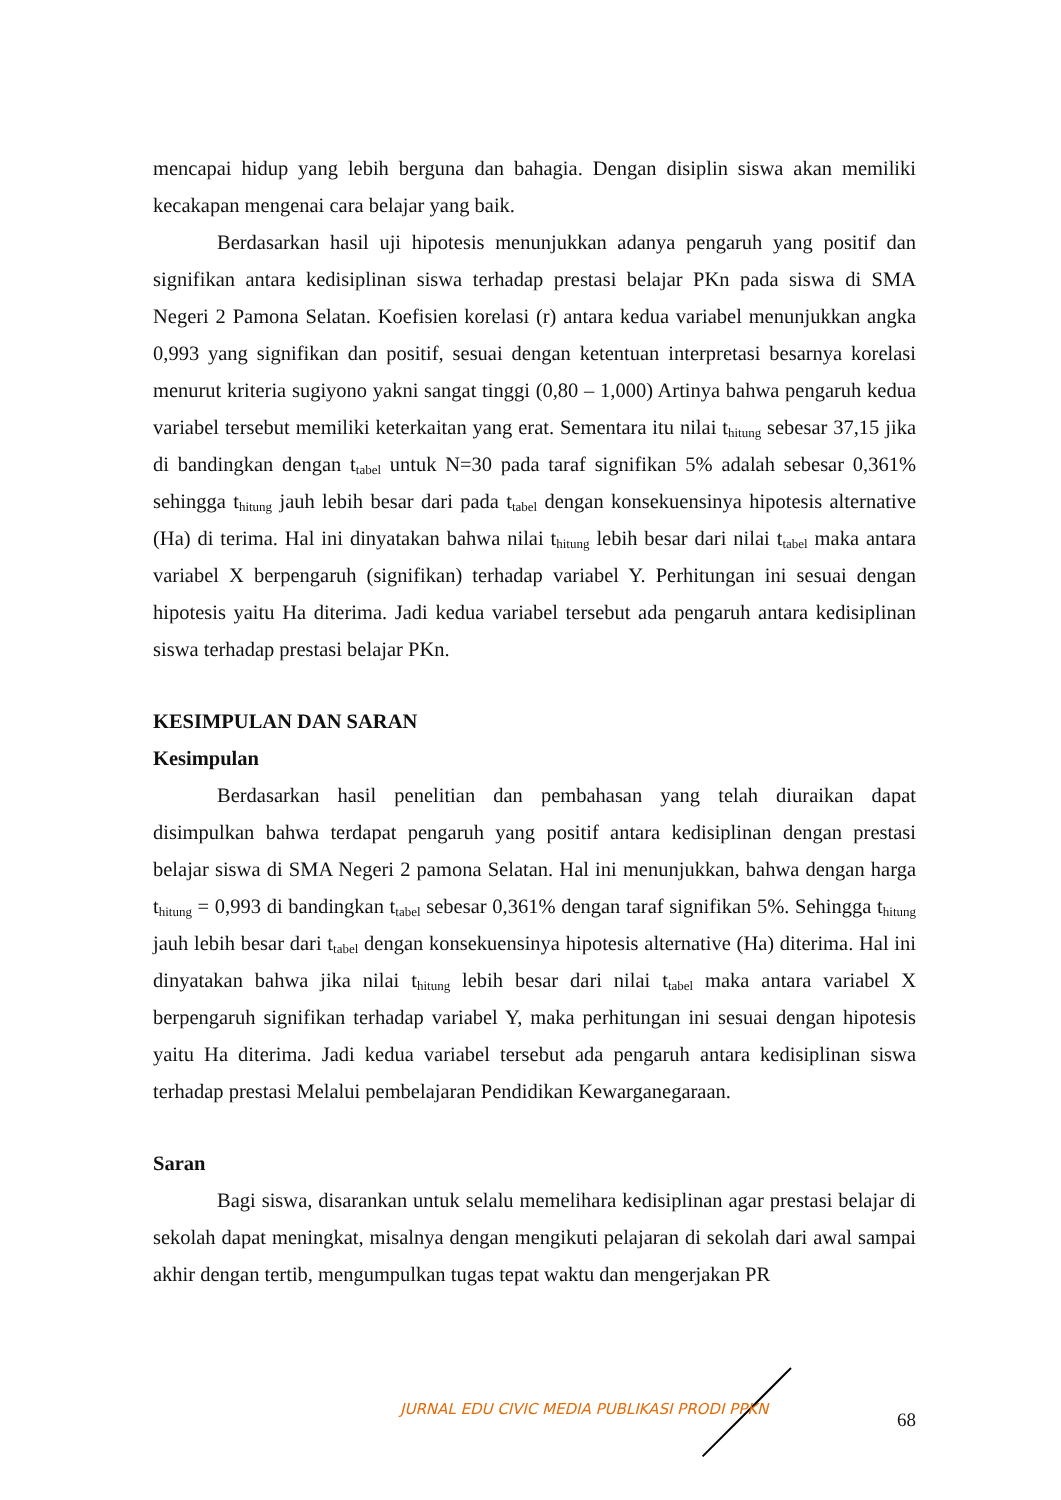mencapai hidup yang lebih berguna dan bahagia. Dengan disiplin siswa akan memiliki kecakapan mengenai cara belajar yang baik.
Berdasarkan hasil uji hipotesis menunjukkan adanya pengaruh yang positif dan signifikan antara kedisiplinan siswa terhadap prestasi belajar PKn pada siswa di SMA Negeri 2 Pamona Selatan. Koefisien korelasi (r) antara kedua variabel menunjukkan angka 0,993 yang signifikan dan positif, sesuai dengan ketentuan interpretasi besarnya korelasi menurut kriteria sugiyono yakni sangat tinggi (0,80 – 1,000) Artinya bahwa pengaruh kedua variabel tersebut memiliki keterkaitan yang erat. Sementara itu nilai t<sub>hitung</sub> sebesar 37,15 jika di bandingkan dengan t<sub>tabel</sub> untuk N=30 pada taraf signifikan 5% adalah sebesar 0,361% sehingga t<sub>hitung</sub> jauh lebih besar dari pada t<sub>tabel</sub> dengan konsekuensinya hipotesis alternative (Ha) di terima. Hal ini dinyatakan bahwa nilai t<sub>hitung</sub> lebih besar dari nilai t<sub>tabel</sub> maka antara variabel X berpengaruh (signifikan) terhadap variabel Y. Perhitungan ini sesuai dengan hipotesis yaitu Ha diterima. Jadi kedua variabel tersebut ada pengaruh antara kedisiplinan siswa terhadap prestasi belajar PKn.
KESIMPULAN DAN SARAN
Kesimpulan
Berdasarkan hasil penelitian dan pembahasan yang telah diuraikan dapat disimpulkan bahwa terdapat pengaruh yang positif antara kedisiplinan dengan prestasi belajar siswa di SMA Negeri 2 pamona Selatan. Hal ini menunjukkan, bahwa dengan harga t<sub>hitung</sub> = 0,993 di bandingkan t<sub>tabel</sub> sebesar 0,361% dengan taraf signifikan 5%. Sehingga t<sub>hitung</sub> jauh lebih besar dari t<sub>tabel</sub> dengan konsekuensinya hipotesis alternative (Ha) diterima. Hal ini dinyatakan bahwa jika nilai t<sub>hitung</sub> lebih besar dari nilai t<sub>tabel</sub> maka antara variabel X berpengaruh signifikan terhadap variabel Y, maka perhitungan ini sesuai dengan hipotesis yaitu Ha diterima. Jadi kedua variabel tersebut ada pengaruh antara kedisiplinan siswa terhadap prestasi Melalui pembelajaran Pendidikan Kewarganegaraan.
Saran
Bagi siswa, disarankan untuk selalu memelihara kedisiplinan agar prestasi belajar di sekolah dapat meningkat, misalnya dengan mengikuti pelajaran di sekolah dari awal sampai akhir dengan tertib, mengumpulkan tugas tepat waktu dan mengerjakan PR
JURNAL EDU CIVIC MEDIA PUBLIKASI PRODI PPKN
68